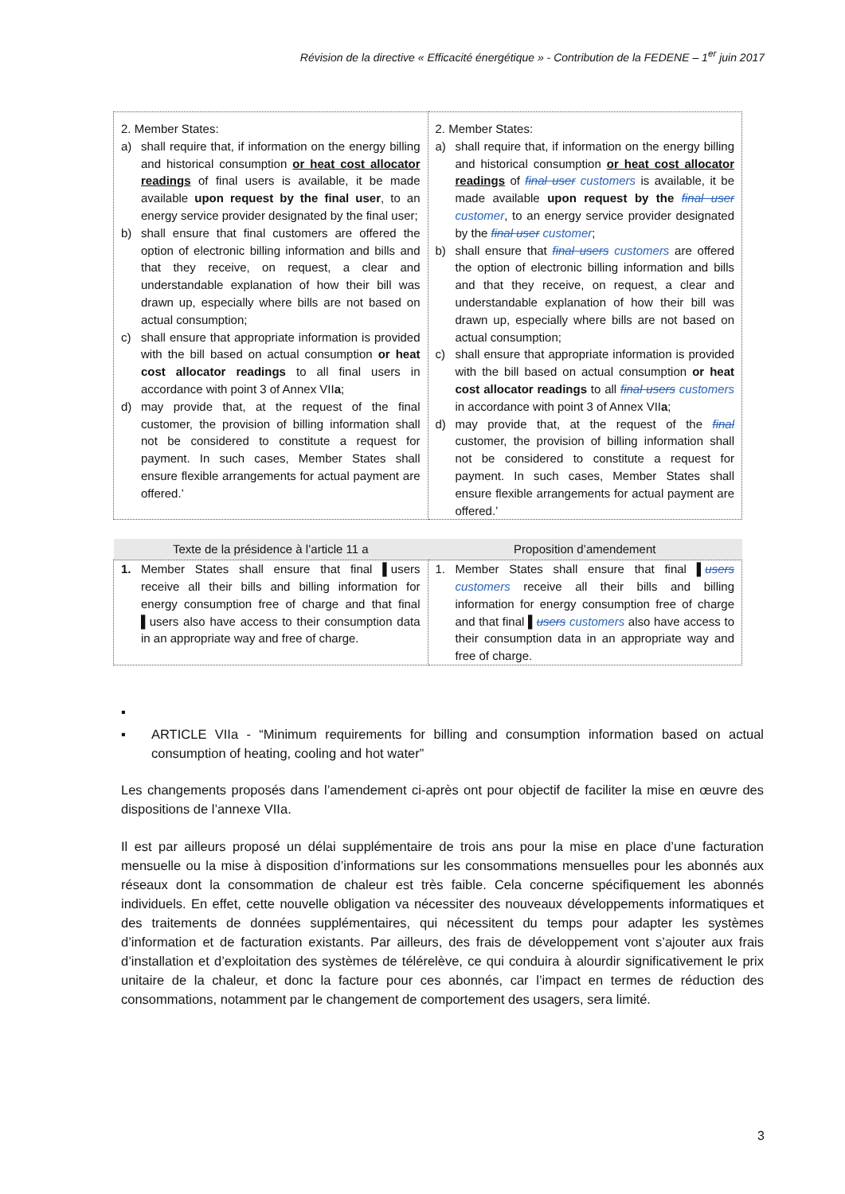Révision de la directive « Efficacité énergétique » - Contribution de la FEDENE – 1<sup>er</sup> juin 2017
| 2. Member States: a) shall require that, if information on the energy billing and historical consumption or heat cost allocator readings of final users is available, it be made available upon request by the final user , to an energy service provider designated by the final user; b) shall ensure that final customers are offered the option of electronic billing information and bills and that they receive, on request, a clear and understandable explanation of how their bill was drawn up, especially where bills are not based on actual consumption; c) shall ensure that appropriate information is provided with the bill based on actual consumption or heat cost allocator readings to all final users in accordance with point 3 of Annex VII a ; d) may provide that, at the request of the final customer, the provision of billing information shall not be considered to constitute a request for payment. In such cases, Member States shall ensure flexible arrangements for actual payment are offered.’ | 2. Member States: a) shall require that, if information on the energy billing and historical consumption or heat cost allocator readings of final user customers is available, it be made available upon request by the final user customer , to an energy service provider designated by the final user customer ; b) shall ensure that final users customers are offered the option of electronic billing information and bills and that they receive, on request, a clear and understandable explanation of how their bill was drawn up, especially where bills are not based on actual consumption; c) shall ensure that appropriate information is provided with the bill based on actual consumption or heat cost allocator readings to all final users customers in accordance with point 3 of Annex VII a ; d) may provide that, at the request of the final customer, the provision of billing information shall not be considered to constitute a request for payment. In such cases, Member States shall ensure flexible arrangements for actual payment are offered.’ |
| Texte de la présidence à l’article 11 a | Proposition d’amendement |
| --- | --- |
| 1. Member States shall ensure that final ▌users receive all their bills and billing information for energy consumption free of charge and that final ▌users also have access to their consumption data in an appropriate way and free of charge. | 1. Member States shall ensure that final ▌ users customers receive all their bills and billing information for energy consumption free of charge and that final ▌ users customers also have access to their consumption data in an appropriate way and free of charge. |
▪
▪ ARTICLE VIIa - “Minimum requirements for billing and consumption information based on actual consumption of heating, cooling and hot water”
Les changements proposés dans l’amendement ci-après ont pour objectif de faciliter la mise en œuvre des dispositions de l’annexe VIIa.
Il est par ailleurs proposé un délai supplémentaire de trois ans pour la mise en place d’une facturation mensuelle ou la mise à disposition d’informations sur les consommations mensuelles pour les abonnés aux réseaux dont la consommation de chaleur est très faible. Cela concerne spécifiquement les abonnés individuels. En effet, cette nouvelle obligation va nécessiter des nouveaux développements informatiques et des traitements de données supplémentaires, qui nécessitent du temps pour adapter les systèmes d’information et de facturation existants. Par ailleurs, des frais de développement vont s’ajouter aux frais d’installation et d’exploitation des systèmes de télérelève, ce qui conduira à alourdir significativement le prix unitaire de la chaleur, et donc la facture pour ces abonnés, car l’impact en termes de réduction des consommations, notamment par le changement de comportement des usagers, sera limité.
3